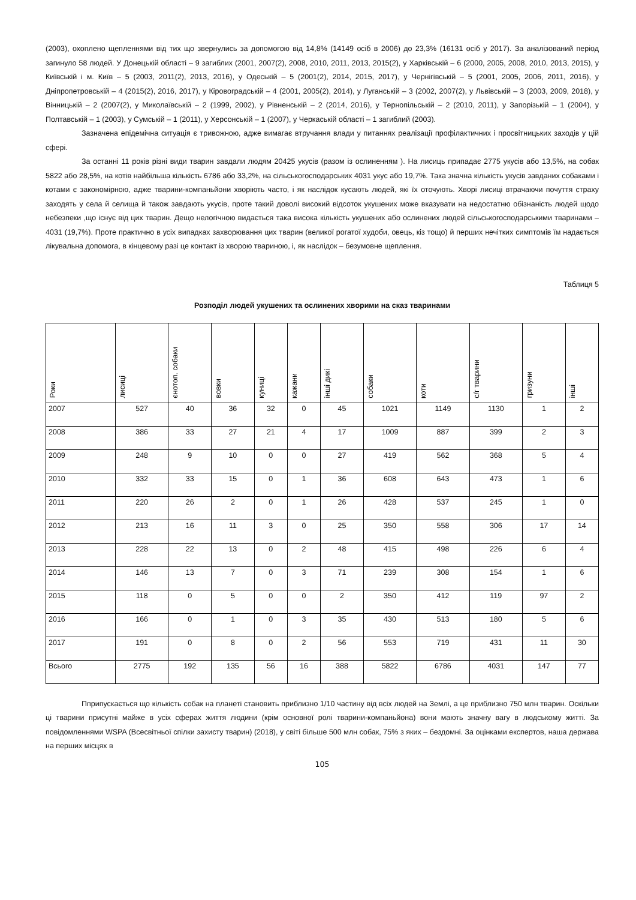(2003), охоплено щепленнями від тих що звернулись за допомогою від 14,8% (14149 осіб в 2006) до 23,3% (16131 осіб у 2017). За аналізований період загинуло 58 людей. У Донецькій області – 9 загиблих (2001, 2007(2), 2008, 2010, 2011, 2013, 2015(2), у Харківській – 6 (2000, 2005, 2008, 2010, 2013, 2015), у Київській і м. Київ – 5 (2003, 2011(2), 2013, 2016), у Одеській – 5 (2001(2), 2014, 2015, 2017), у Чернігівській – 5 (2001, 2005, 2006, 2011, 2016), у Дніпропетровській – 4 (2015(2), 2016, 2017), у Кіровоградській – 4 (2001, 2005(2), 2014), у Луганській – 3 (2002, 2007(2), у Львівській – 3 (2003, 2009, 2018), у Вінницькій – 2 (2007(2), у Миколаївській – 2 (1999, 2002), у Рівненській – 2 (2014, 2016), у Тернопільській – 2 (2010, 2011), у Запорізькій – 1 (2004), у Полтавській – 1 (2003), у Сумській – 1 (2011), у Херсонській – 1 (2007), у Черкаській області – 1 загиблий (2003).
Зазначена епідемічна ситуація є тривожною, адже вимагає втручання влади у питаннях реалізації профілактичних і просвітницьких заходів у цій сфері.
За останні 11 років різні види тварин завдали людям 20425 укусів (разом із ослиненням ). На лисиць припадає 2775 укусів або 13,5%, на собак 5822 або 28,5%, на котів найбільша кількість 6786 або 33,2%, на сільськогосподарських 4031 укус або 19,7%. Така значна кількість укусів завданих собаками і котами є закономірною, адже тварини-компаньйони хворіють часто, і як наслідок кусають людей, які їх оточують. Хворі лисиці втрачаючи почуття страху заходять у села й селища й також завдають укусів, проте такий доволі високий відсоток укушених може вказувати на недостатню обізнаність людей щодо небезпеки ,що існує від цих тварин. Дещо нелогічною видається така висока кількість укушених або ослинених людей сільськогосподарськими тваринами – 4031 (19,7%). Проте практично в усіх випадках захворювання цих тварин (великої рогатої худоби, овець, кіз тощо) й перших нечітких симптомів їм надається лікувальна допомога, в кінцевому разі це контакт із хворою твариною, і, як наслідок – безумовне щеплення.
Таблиця 5
Розподіл людей укушених та ослинених хворими на сказ тваринами
| Роки | лисиці | єнотоп. собаки | вовки | куниці | кажани | інші дикі | собаки | коти | с/г тварини | гризуни | інші |
| 2007 | 527 | 40 | 36 | 32 | 0 | 45 | 1021 | 1149 | 1130 | 1 | 2 |
| 2008 | 386 | 33 | 27 | 21 | 4 | 17 | 1009 | 887 | 399 | 2 | 3 |
| 2009 | 248 | 9 | 10 | 0 | 0 | 27 | 419 | 562 | 368 | 5 | 4 |
| 2010 | 332 | 33 | 15 | 0 | 1 | 36 | 608 | 643 | 473 | 1 | 6 |
| 2011 | 220 | 26 | 2 | 0 | 1 | 26 | 428 | 537 | 245 | 1 | 0 |
| 2012 | 213 | 16 | 11 | 3 | 0 | 25 | 350 | 558 | 306 | 17 | 14 |
| 2013 | 228 | 22 | 13 | 0 | 2 | 48 | 415 | 498 | 226 | 6 | 4 |
| 2014 | 146 | 13 | 7 | 0 | 3 | 71 | 239 | 308 | 154 | 1 | 6 |
| 2015 | 118 | 0 | 5 | 0 | 0 | 2 | 350 | 412 | 119 | 97 | 2 |
| 2016 | 166 | 0 | 1 | 0 | 3 | 35 | 430 | 513 | 180 | 5 | 6 |
| 2017 | 191 | 0 | 8 | 0 | 2 | 56 | 553 | 719 | 431 | 11 | 30 |
| Всього | 2775 | 192 | 135 | 56 | 16 | 388 | 5822 | 6786 | 4031 | 147 | 77 |
Пприпускається що кількість собак на планеті становить приблизно 1/10 частину від всіх людей на Землі, а це приблизно 750 млн тварин. Оскільки ці тварини присутні майже в усіх сферах життя людини (крім основної ролі тварини-компаньйона) вони мають значну вагу в людському житті. За повідомленнями WSPA (Всесвітньої спілки захисту тварин) (2018), у світі більше 500 млн собак, 75% з яких – бездомні. За оцінками експертов, наша держава на перших місцях в
105